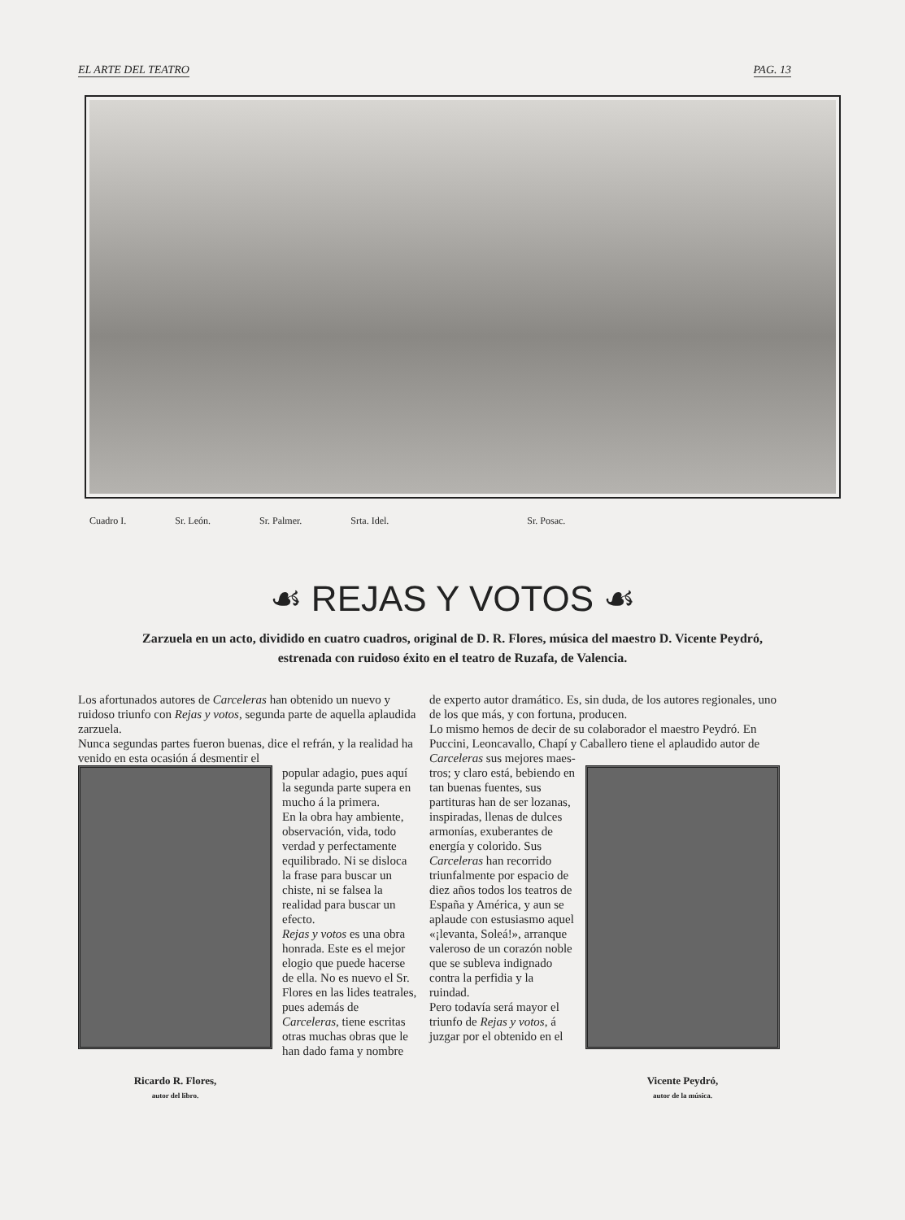EL ARTE DEL TEATRO PAG. 13
Cuadro I. Sr. León. Sr. Palmer. Srta. Idel. Sr. Posac.
☙ REJAS Y VOTOS ☙
Zarzuela en un acto, dividido en cuatro cuadros, original de D. R. Flores, música del maestro D. Vicente Peydró, estrenada con ruidoso éxito en el teatro de Ruzafa, de Valencia.
Los afortunados autores de Carceleras han obtenido un nuevo y ruidoso triunfo con Rejas y votos, segunda parte de aquella aplaudida zarzuela.
Nunca segundas partes fueron buenas, dice el refrán, y la realidad ha venido en esta ocasión á desmentir el
Ricardo R. Flores,
autor del libro.
popular adagio, pues aquí la segunda parte supera en mucho á la primera.
En la obra hay ambiente, observación, vida, todo verdad y perfectamente equilibrado. Ni se disloca la frase para buscar un chiste, ni se falsea la realidad para buscar un efecto.
Rejas y votos es una obra honrada. Este es el mejor elogio que puede hacerse de ella. No es nuevo el Sr. Flores en las lides teatrales, pues además de Carceleras, tiene escritas otras muchas obras que le han dado fama y nombre
de experto autor dramático. Es, sin duda, de los autores regionales, uno de los que más, y con fortuna, producen.
Lo mismo hemos de decir de su colaborador el maestro Peydró. En Puccini, Leoncavallo, Chapí y Caballero tiene el aplaudido autor de Carceleras sus mejores maes-
tros; y claro está, bebiendo en tan buenas fuentes, sus partituras han de ser lozanas, inspiradas, llenas de dulces armonías, exuberantes de energía y colorido. Sus Carceleras han recorrido triunfalmente por espacio de diez años todos los teatros de España y América, y aun se aplaude con estusiasmo aquel «¡levanta, Soleá!», arranque valeroso de un corazón noble que se subleva indignado contra la perfidia y la ruindad.
Pero todavía será mayor el triunfo de Rejas y votos, á juzgar por el obtenido en el
Vicente Peydró,
autor de la música.